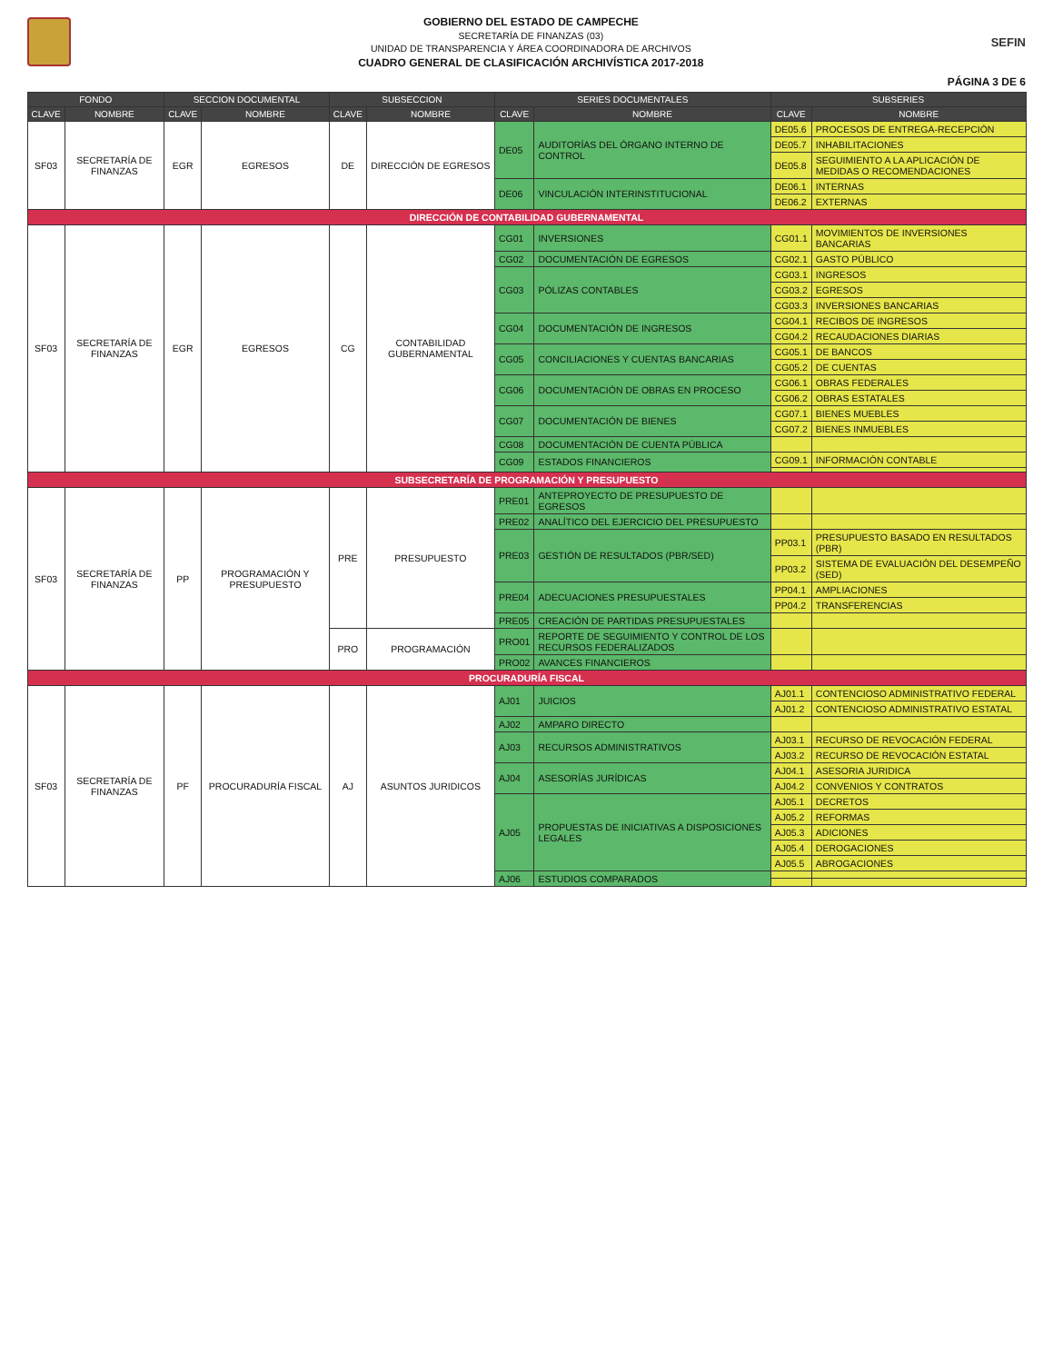GOBIERNO DEL ESTADO DE CAMPECHE
SECRETARÍA DE FINANZAS (03)
UNIDAD DE TRANSPARENCIA Y ÁREA COORDINADORA DE ARCHIVOS
CUADRO GENERAL DE CLASIFICACIÓN ARCHIVÍSTICA 2017-2018
SEFIN
PÁGINA 3 DE 6
| FONDO | | SECCION DOCUMENTAL | | SUBSECCION | | SERIES DOCUMENTALES | | SUBSERIES | |
| --- | --- | --- | --- | --- | --- | --- | --- | --- | --- |
| CLAVE | NOMBRE | CLAVE | NOMBRE | CLAVE | NOMBRE | CLAVE | NOMBRE | CLAVE | NOMBRE |
| SF03 | SECRETARÍA DE FINANZAS | EGR | EGRESOS | DE | DIRECCIÓN DE EGRESOS | DE05 | AUDITORÍAS DEL ÓRGANO INTERNO DE CONTROL | DE05.6 | PROCESOS DE ENTREGA-RECEPCIÓN |
| | | | | | | | | DE05.7 | INHABILITACIONES |
| | | | | | | | | DE05.8 | SEGUIMIENTO A LA APLICACIÓN DE MEDIDAS O RECOMENDACIONES |
| | | | | | | DE06 | VINCULACIÓN INTERINSTITUCIONAL | DE06.1 | INTERNAS |
| | | | | | | | | DE06.2 | EXTERNAS |
| DIRECCIÓN DE CONTABILIDAD GUBERNAMENTAL | | | | | | | | | |
| SF03 | SECRETARÍA DE FINANZAS | EGR | EGRESOS | CG | CONTABILIDAD GUBERNAMENTAL | CG01 | INVERSIONES | CG01.1 | MOVIMIENTOS DE INVERSIONES BANCARIAS |
| | | | | | | CG02 | DOCUMENTACIÓN DE EGRESOS | CG02.1 | GASTO PÚBLICO |
| | | | | | | CG03 | PÓLIZAS CONTABLES | CG03.1 | INGRESOS |
| | | | | | | | | CG03.2 | EGRESOS |
| | | | | | | | | CG03.3 | INVERSIONES BANCARIAS |
| | | | | | | CG04 | DOCUMENTACIÓN DE INGRESOS | CG04.1 | RECIBOS DE INGRESOS |
| | | | | | | | | CG04.2 | RECAUDACIONES DIARIAS |
| | | | | | | CG05 | CONCILIACIONES Y CUENTAS BANCARIAS | CG05.1 | DE BANCOS |
| | | | | | | | | CG05.2 | DE CUENTAS |
| | | | | | | CG06 | DOCUMENTACIÓN DE OBRAS EN PROCESO | CG06.1 | OBRAS FEDERALES |
| | | | | | | | | CG06.2 | OBRAS ESTATALES |
| | | | | | | CG07 | DOCUMENTACIÓN DE BIENES | CG07.1 | BIENES MUEBLES |
| | | | | | | | | CG07.2 | BIENES INMUEBLES |
| | | | | | | CG08 | DOCUMENTACIÓN DE CUENTA PÚBLICA | | |
| | | | | | | CG09 | ESTADOS FINANCIEROS | CG09.1 | INFORMACIÓN CONTABLE |
| SUBSECRETARÍA DE PROGRAMACIÓN Y PRESUPUESTO | | | | | | | | | |
| SF03 | SECRETARÍA DE FINANZAS | PP | PROGRAMACIÓN Y PRESUPUESTO | PRE | PRESUPUESTO | PRE01 | ANTEPROYECTO DE PRESUPUESTO DE EGRESOS | | |
| | | | | | | PRE02 | ANALÍTICO DEL EJERCICIO DEL PRESUPUESTO | | |
| | | | | | | PRE03 | GESTIÓN DE RESULTADOS (PBR/SED) | PP03.1 | PRESUPUESTO BASADO EN RESULTADOS (PBR) |
| | | | | | | | | PP03.2 | SISTEMA DE EVALUACIÓN DEL DESEMPEÑO (SED) |
| | | | | | | PRE04 | ADECUACIONES PRESUPUESTALES | PP04.1 | AMPLIACIONES |
| | | | | | | | | PP04.2 | TRANSFERENCIAS |
| | | | | | | PRE05 | CREACIÓN DE PARTIDAS PRESUPUESTALES | | |
| | | | | PRO | PROGRAMACIÓN | PRO01 | REPORTE DE SEGUIMIENTO Y CONTROL DE LOS RECURSOS FEDERALIZADOS | | |
| | | | | | | PRO02 | AVANCES FINANCIEROS | | |
| PROCURADURÍA FISCAL | | | | | | | | | |
| SF03 | SECRETARÍA DE FINANZAS | PF | PROCURADURÍA FISCAL | AJ | ASUNTOS JURIDICOS | AJ01 | JUICIOS | AJ01.1 | CONTENCIOSO ADMINISTRATIVO FEDERAL |
| | | | | | | | | AJ01.2 | CONTENCIOSO ADMINISTRATIVO ESTATAL |
| | | | | | | AJ02 | AMPARO DIRECTO | | |
| | | | | | | AJ03 | RECURSOS ADMINISTRATIVOS | AJ03.1 | RECURSO DE REVOCACIÓN FEDERAL |
| | | | | | | | | AJ03.2 | RECURSO DE REVOCACIÓN ESTATAL |
| | | | | | | AJ04 | ASESORÍAS JURÍDICAS | AJ04.1 | ASESORIA JURIDICA |
| | | | | | | | | AJ04.2 | CONVENIOS Y CONTRATOS |
| | | | | | | AJ05 | PROPUESTAS DE INICIATIVAS A DISPOSICIONES LEGALES | AJ05.1 | DECRETOS |
| | | | | | | | | AJ05.2 | REFORMAS |
| | | | | | | | | AJ05.3 | ADICIONES |
| | | | | | | | | AJ05.4 | DEROGACIONES |
| | | | | | | | | AJ05.5 | ABROGACIONES |
| | | | | | | AJ06 | ESTUDIOS COMPARADOS | | |